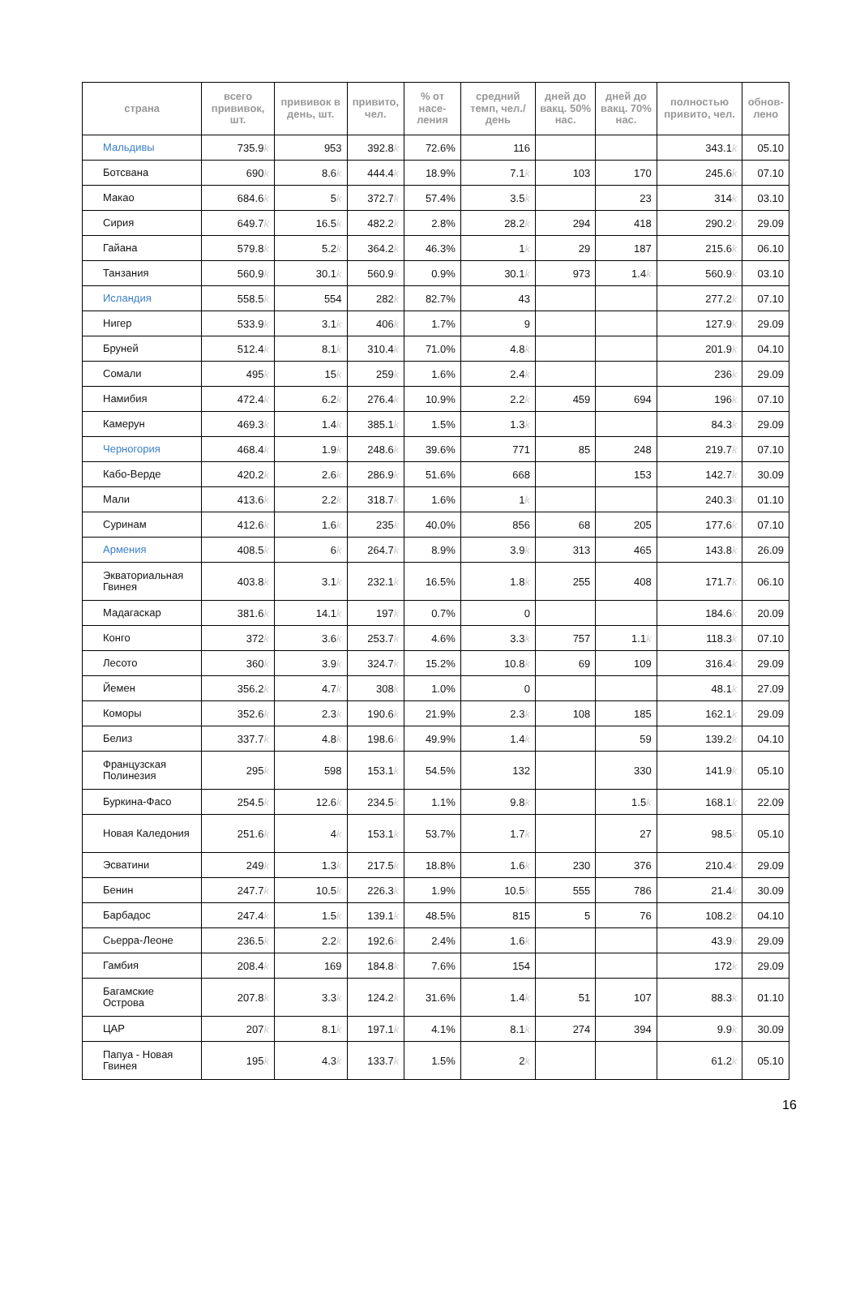| страна | всего прививок, шт. | прививок в день, шт. | привито, чел. | % от насе-ления | средний темп, чел./день | дней до вакц. 50% нас. | дней до вакц. 70% нас. | полностью привито, чел. | обнов-лено |
| --- | --- | --- | --- | --- | --- | --- | --- | --- | --- |
| Мальдивы | 735.9 k | 953 | 392.8 k | 72.6% | 116 | | | 343.1 k | 05.10 |
| Ботсвана | 690 k | 8.6 k | 444.4 k | 18.9% | 7.1 k | 103 | 170 | 245.6 k | 07.10 |
| Макао | 684.6 k | 5 k | 372.7 k | 57.4% | 3.5 k | | 23 | 314 k | 03.10 |
| Сирия | 649.7 k | 16.5 k | 482.2 k | 2.8% | 28.2 k | 294 | 418 | 290.2 k | 29.09 |
| Гайана | 579.8 k | 5.2 k | 364.2 k | 46.3% | 1 k | 29 | 187 | 215.6 k | 06.10 |
| Танзания | 560.9 k | 30.1 k | 560.9 k | 0.9% | 30.1 k | 973 | 1.4 k | 560.9 k | 03.10 |
| Исландия | 558.5 k | 554 | 282 k | 82.7% | 43 | | | 277.2 k | 07.10 |
| Нигер | 533.9 k | 3.1 k | 406 k | 1.7% | 9 | | | 127.9 k | 29.09 |
| Бруней | 512.4 k | 8.1 k | 310.4 k | 71.0% | 4.8 k | | | 201.9 k | 04.10 |
| Сомали | 495 k | 15 k | 259 k | 1.6% | 2.4 k | | | 236 k | 29.09 |
| Намибия | 472.4 k | 6.2 k | 276.4 k | 10.9% | 2.2 k | 459 | 694 | 196 k | 07.10 |
| Камерун | 469.3 k | 1.4 k | 385.1 k | 1.5% | 1.3 k | | | 84.3 k | 29.09 |
| Черногория | 468.4 k | 1.9 k | 248.6 k | 39.6% | 771 | 85 | 248 | 219.7 k | 07.10 |
| Кабо-Верде | 420.2 k | 2.6 k | 286.9 k | 51.6% | 668 | | 153 | 142.7 k | 30.09 |
| Мали | 413.6 k | 2.2 k | 318.7 k | 1.6% | 1 k | | | 240.3 k | 01.10 |
| Суринам | 412.6 k | 1.6 k | 235 k | 40.0% | 856 | 68 | 205 | 177.6 k | 07.10 |
| Армения | 408.5 k | 6 k | 264.7 k | 8.9% | 3.9 k | 313 | 465 | 143.8 k | 26.09 |
| Экваториальная Гвинея | 403.8 k | 3.1 k | 232.1 k | 16.5% | 1.8 k | 255 | 408 | 171.7 k | 06.10 |
| Мадагаскар | 381.6 k | 14.1 k | 197 k | 0.7% | 0 | | | 184.6 k | 20.09 |
| Конго | 372 k | 3.6 k | 253.7 k | 4.6% | 3.3 k | 757 | 1.1 k | 118.3 k | 07.10 |
| Лесото | 360 k | 3.9 k | 324.7 k | 15.2% | 10.8 k | 69 | 109 | 316.4 k | 29.09 |
| Йемен | 356.2 k | 4.7 k | 308 k | 1.0% | 0 | | | 48.1 k | 27.09 |
| Коморы | 352.6 k | 2.3 k | 190.6 k | 21.9% | 2.3 k | 108 | 185 | 162.1 k | 29.09 |
| Белиз | 337.7 k | 4.8 k | 198.6 k | 49.9% | 1.4 k | | 59 | 139.2 k | 04.10 |
| Французская Полинезия | 295 k | 598 | 153.1 k | 54.5% | 132 | | 330 | 141.9 k | 05.10 |
| Буркина-Фасо | 254.5 k | 12.6 k | 234.5 k | 1.1% | 9.8 k | | 1.5 k | 168.1 k | 22.09 |
| Новая Каледония | 251.6 k | 4 k | 153.1 k | 53.7% | 1.7 k | | 27 | 98.5 k | 05.10 |
| Эсватини | 249 k | 1.3 k | 217.5 k | 18.8% | 1.6 k | 230 | 376 | 210.4 k | 29.09 |
| Бенин | 247.7 k | 10.5 k | 226.3 k | 1.9% | 10.5 k | 555 | 786 | 21.4 k | 30.09 |
| Барбадос | 247.4 k | 1.5 k | 139.1 k | 48.5% | 815 | 5 | 76 | 108.2 k | 04.10 |
| Сьерра-Леоне | 236.5 k | 2.2 k | 192.6 k | 2.4% | 1.6 k | | | 43.9 k | 29.09 |
| Гамбия | 208.4 k | 169 | 184.8 k | 7.6% | 154 | | | 172 k | 29.09 |
| Багамские Острова | 207.8 k | 3.3 k | 124.2 k | 31.6% | 1.4 k | 51 | 107 | 88.3 k | 01.10 |
| ЦАР | 207 k | 8.1 k | 197.1 k | 4.1% | 8.1 k | 274 | 394 | 9.9 k | 30.09 |
| Папуа - Новая Гвинея | 195 k | 4.3 k | 133.7 k | 1.5% | 2 k | | | 61.2 k | 05.10 |
16